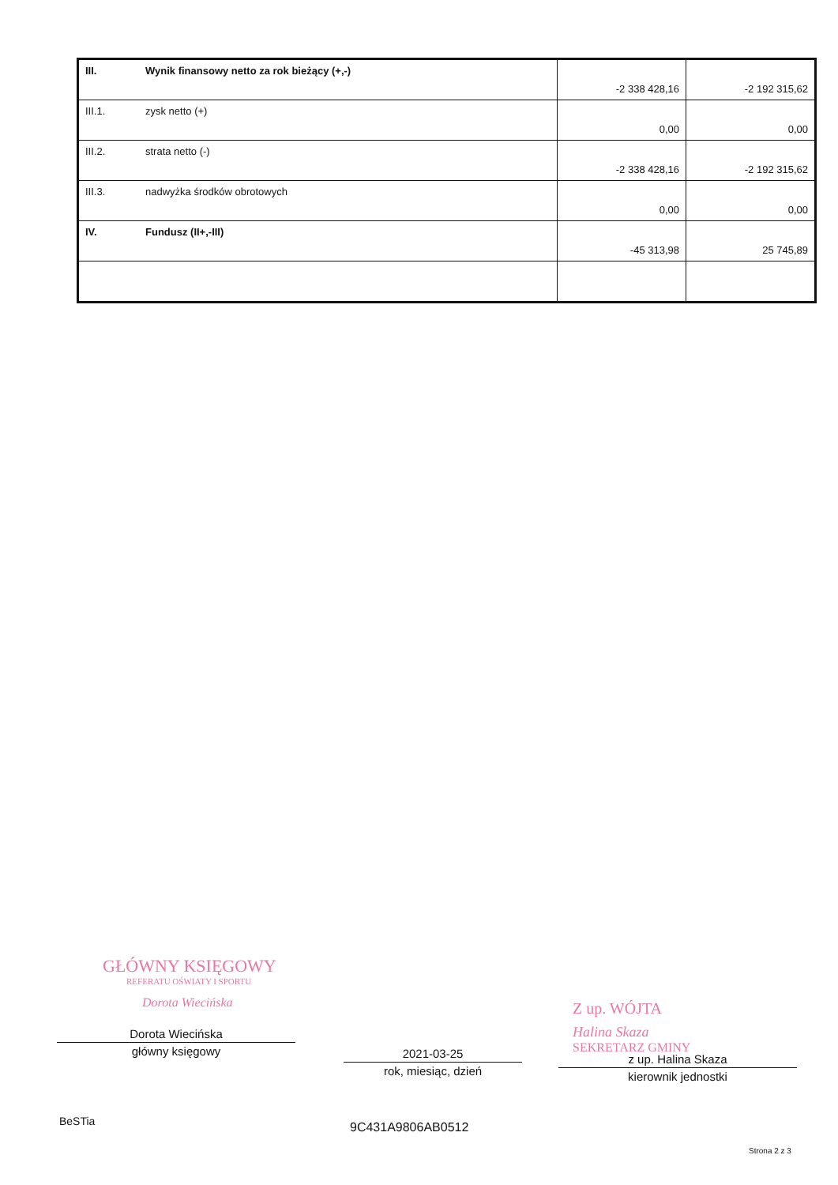| III. | Wynik finansowy netto za rok bieżący (+,-) | -2 338 428,16 | -2 192 315,62 |
| III.1. | zysk netto (+) | 0,00 | 0,00 |
| III.2. | strata netto (-) | -2 338 428,16 | -2 192 315,62 |
| III.3. | nadwyżka środków obrotowych | 0,00 | 0,00 |
| IV. | Fundusz (II+,-III) | -45 313,98 | 25 745,89 |
GŁÓWNY KSIĘGOWY
REFERATU OŚWIATY I SPORTU
Dorota Wiecińska
Z up. WÓJTA
Halina Skaza
SEKRETARZ GMINY
Dorota Wiecińska
główny księgowy
2021-03-25
rok, miesiąc, dzień
z up. Halina Skaza
kierownik jednostki
BeSTia 9C431A9806AB0512
Strona 2 z 3